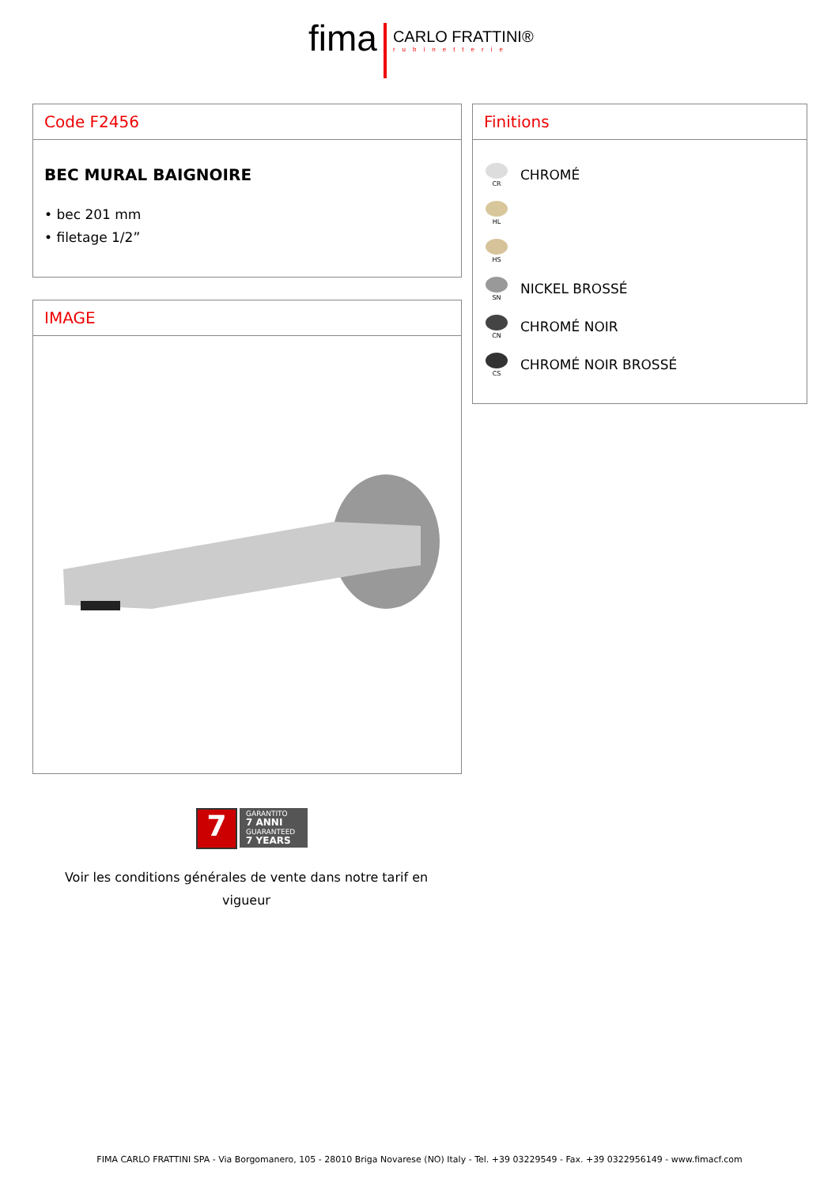fima
CARLO FRATTINI®
rubinetterie
Code F2456
BEC MURAL BAIGNOIRE
• bec 201 mm
• filetage 1/2”
IMAGE
Finitions
CR
CHROMÉ
HL
HS
SN
NICKEL BROSSÉ
CN
CHROMÉ NOIR
CS
CHROMÉ NOIR BROSSÉ
7
GARANTITO
7 ANNI
GUARANTEED
7 YEARS
Voir les conditions générales de vente dans notre tarif en
vigueur
FIMA CARLO FRATTINI SPA - Via Borgomanero, 105 - 28010 Briga Novarese (NO) Italy - Tel. +39 03229549 - Fax. +39 0322956149 - www.fimacf.com